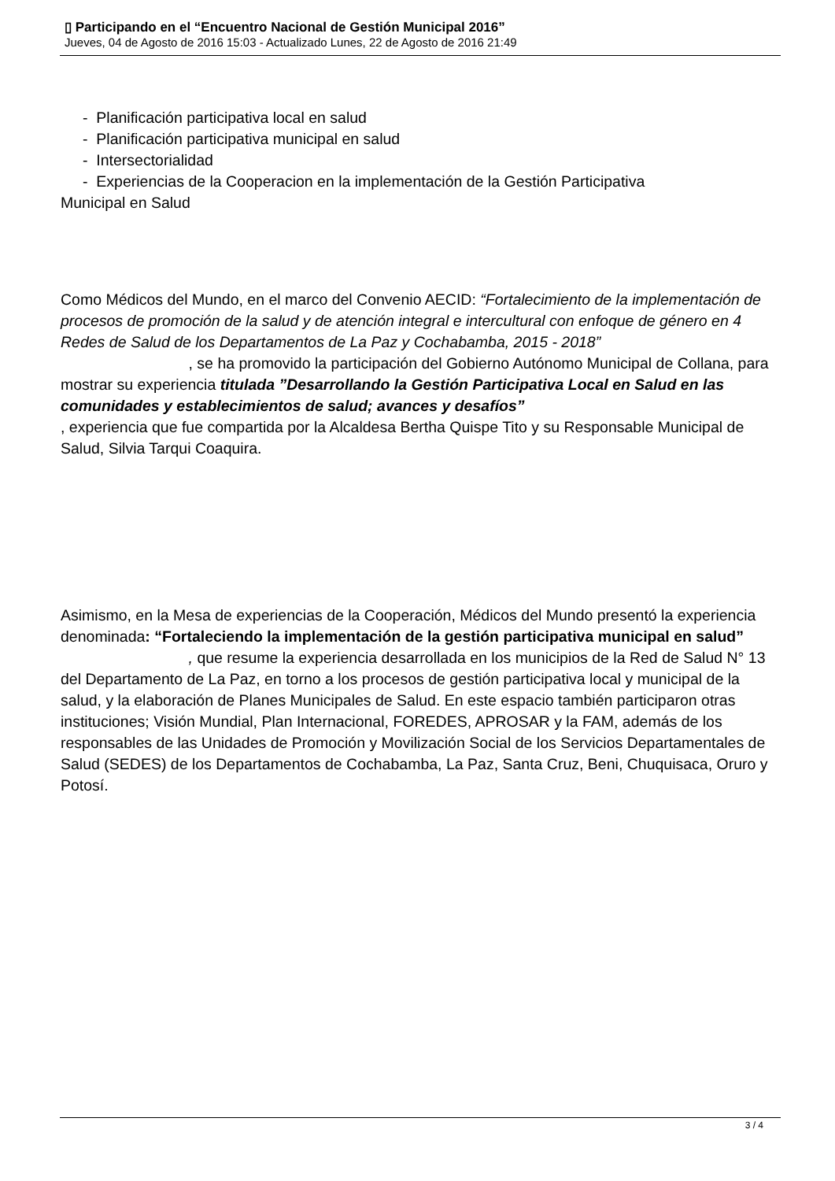▯ Participando en el “Encuentro Nacional de Gestión Municipal 2016”
Jueves, 04 de Agosto de 2016 15:03 - Actualizado Lunes, 22 de Agosto de 2016 21:49
- Planificación participativa local en salud
- Planificación participativa municipal en salud
- Intersectorialidad
- Experiencias de la Cooperacion en la implementación de la Gestión Participativa
Municipal en Salud
Como Médicos del Mundo, en el marco del Convenio AECID: “Fortalecimiento de la implementación de procesos de promoción de la salud y de atención integral e intercultural con enfoque de género en 4 Redes de Salud de los Departamentos de La Paz y Cochabamba, 2015 - 2018” , se ha promovido la participación del Gobierno Autónomo Municipal de Collana, para mostrar su experiencia titulada ”Desarrollando la Gestión Participativa Local en Salud en las comunidades y establecimientos de salud; avances y desafíos”
, experiencia que fue compartida por la Alcaldesa Bertha Quispe Tito y su Responsable Municipal de Salud, Silvia Tarqui Coaquira.
Asimismo, en la Mesa de experiencias de la Cooperación, Médicos del Mundo presentó la experiencia denominada: “Fortaleciendo la implementación de la gestión participativa municipal en salud” , que resume la experiencia desarrollada en los municipios de la Red de Salud N° 13 del Departamento de La Paz, en torno a los procesos de gestión participativa local y municipal de la salud, y la elaboración de Planes Municipales de Salud. En este espacio también participaron otras instituciones; Visión Mundial, Plan Internacional, FOREDES, APROSAR y la FAM, además de los responsables de las Unidades de Promoción y Movilización Social de los Servicios Departamentales de Salud (SEDES) de los Departamentos de Cochabamba, La Paz, Santa Cruz, Beni, Chuquisaca, Oruro y Potosí.
3 / 4